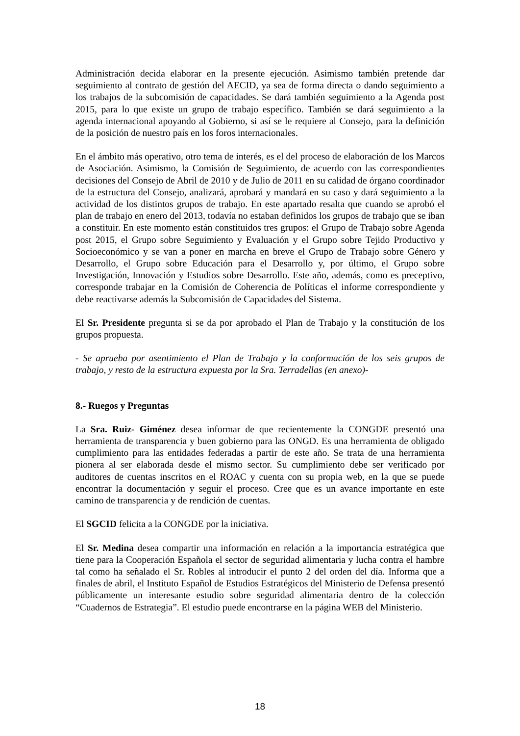Administración decida elaborar en la presente ejecución. Asimismo también pretende dar seguimiento al contrato de gestión del AECID, ya sea de forma directa o dando seguimiento a los trabajos de la subcomisión de capacidades. Se dará también seguimiento a la Agenda post 2015, para lo que existe un grupo de trabajo específico. También se dará seguimiento a la agenda internacional apoyando al Gobierno, si así se le requiere al Consejo, para la definición de la posición de nuestro país en los foros internacionales.
En el ámbito más operativo, otro tema de interés, es el del proceso de elaboración de los Marcos de Asociación. Asimismo, la Comisión de Seguimiento, de acuerdo con las correspondientes decisiones del Consejo de Abril de 2010 y de Julio de 2011 en su calidad de órgano coordinador de la estructura del Consejo, analizará, aprobará y mandará en su caso y dará seguimiento a la actividad de los distintos grupos de trabajo. En este apartado resalta que cuando se aprobó el plan de trabajo en enero del 2013, todavía no estaban definidos los grupos de trabajo que se iban a constituir. En este momento están constituidos tres grupos: el Grupo de Trabajo sobre Agenda post 2015, el Grupo sobre Seguimiento y Evaluación y el Grupo sobre Tejido Productivo y Socioeconómico y se van a poner en marcha en breve el Grupo de Trabajo sobre Género y Desarrollo, el Grupo sobre Educación para el Desarrollo y, por último, el Grupo sobre Investigación, Innovación y Estudios sobre Desarrollo. Este año, además, como es preceptivo, corresponde trabajar en la Comisión de Coherencia de Políticas el informe correspondiente y debe reactivarse además la Subcomisión de Capacidades del Sistema.
El Sr. Presidente pregunta si se da por aprobado el Plan de Trabajo y la constitución de los grupos propuesta.
- Se aprueba por asentimiento el Plan de Trabajo y la conformación de los seis grupos de trabajo, y resto de la estructura expuesta por la Sra. Terradellas (en anexo)-
8.- Ruegos y Preguntas
La Sra. Ruiz- Giménez desea informar de que recientemente la CONGDE presentó una herramienta de transparencia y buen gobierno para las ONGD. Es una herramienta de obligado cumplimiento para las entidades federadas a partir de este año. Se trata de una herramienta pionera al ser elaborada desde el mismo sector. Su cumplimiento debe ser verificado por auditores de cuentas inscritos en el ROAC y cuenta con su propia web, en la que se puede encontrar la documentación y seguir el proceso. Cree que es un avance importante en este camino de transparencia y de rendición de cuentas.
El SGCID felicita a la CONGDE por la iniciativa.
El Sr. Medina desea compartir una información en relación a la importancia estratégica que tiene para la Cooperación Española el sector de seguridad alimentaria y lucha contra el hambre tal como ha señalado el Sr. Robles al introducir el punto 2 del orden del día. Informa que a finales de abril, el Instituto Español de Estudios Estratégicos del Ministerio de Defensa presentó públicamente un interesante estudio sobre seguridad alimentaria dentro de la colección “Cuadernos de Estrategia”. El estudio puede encontrarse en la página WEB del Ministerio.
18